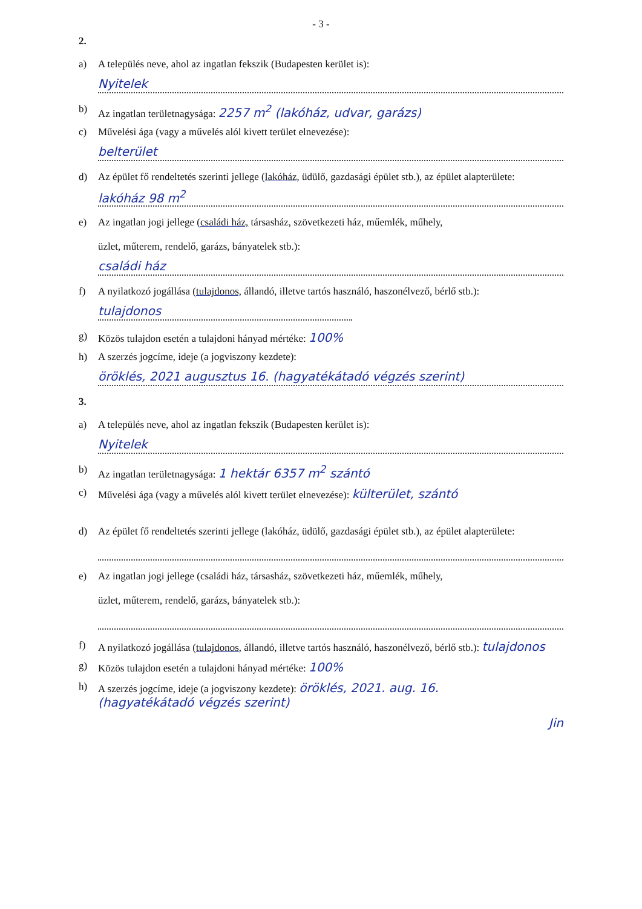- 3 -
2.
a) A település neve, ahol az ingatlan fekszik (Budapesten kerület is):
Nyitelek
b) Az ingatlan területnagysága: 2257 m<sup>2</sup> (lakóház, udvar, garázs)
c) Művelési ága (vagy a művelés alól kivett terület elnevezése):
belterület
d) Az épület fő rendeltetés szerinti jellege (lakóház, üdülő, gazdasági épület stb.), az épület alapterülete:
lakóház 98 m<sup>2</sup>
e) Az ingatlan jogi jellege (családi ház, társasház, szövetkezeti ház, műemlék, műhely,
üzlet, műterem, rendelő, garázs, bányatelek stb.):
családi ház
f) A nyilatkozó jogállása (tulajdonos, állandó, illetve tartós használó, haszonélvező, bérlő stb.):
tulajdonos
g) Közös tulajdon esetén a tulajdoni hányad mértéke: 100%
h) A szerzés jogcíme, ideje (a jogviszony kezdete):
öröklés, 2021 augusztus 16. (hagyatékátadó végzés szerint)
3.
a) A település neve, ahol az ingatlan fekszik (Budapesten kerület is):
Nyitelek
b) Az ingatlan területnagysága: 1 hektár 6357 m<sup>2</sup> szántó
c) Művelési ága (vagy a művelés alól kivett terület elnevezése): külterület, szántó
d) Az épület fő rendeltetés szerinti jellege (lakóház, üdülő, gazdasági épület stb.), az épület alapterülete:
e) Az ingatlan jogi jellege (családi ház, társasház, szövetkezeti ház, műemlék, műhely,
üzlet, műterem, rendelő, garázs, bányatelek stb.):
f) A nyilatkozó jogállása (tulajdonos, állandó, illetve tartós használó, haszonélvező, bérlő stb.): tulajdonos
g) Közös tulajdon esetén a tulajdoni hányad mértéke: 100%
h) A szerzés jogcíme, ideje (a jogviszony kezdete): öröklés, 2021. aug. 16.
(hagyatékátadó végzés szerint)
Jin